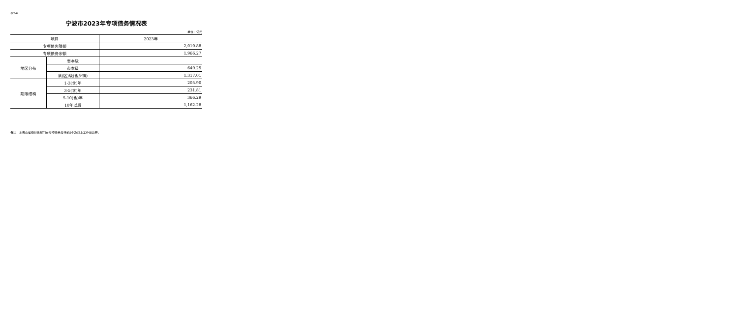表2-6
宁波市2023年专项债务情况表
单位：亿元
| 项目 | | 2023年 |
| --- | --- | --- |
| 专项债务限额 | | 2,010.88 |
| 专项债务余额 | | 1,966.27 |
| 地区分布 | 省本级 | |
| | 市本级 | 649.25 |
| | 县(区)级(含乡镇) | 1,317.01 |
| 期限结构 | 1-3(含)年 | 205.90 |
| | 3-5(含)年 | 231.81 |
| | 5-10(含)年 | 366.29 |
| | 10年以后 | 1,162.28 |
备注：本表由省级财政部门在专项债券发行前5个及以上工作日公开。